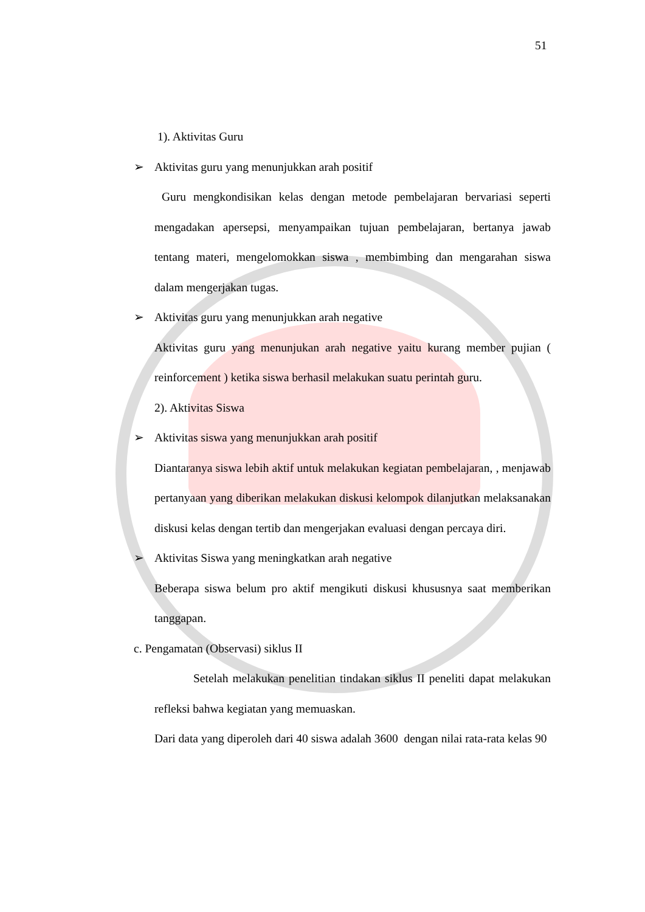51
1). Aktivitas Guru
➢ Aktivitas guru yang menunjukkan arah positif
Guru mengkondisikan kelas dengan metode pembelajaran bervariasi seperti mengadakan apersepsi, menyampaikan tujuan pembelajaran, bertanya jawab tentang materi, mengelomokkan siswa , membimbing dan mengarahan siswa dalam mengerjakan tugas.
➢ Aktivitas guru yang menunjukkan arah negative
Aktivitas guru yang menunjukan arah negative yaitu kurang member pujian ( reinforcement ) ketika siswa berhasil melakukan suatu perintah guru.
2). Aktivitas Siswa
➢ Aktivitas siswa yang menunjukkan arah positif
Diantaranya siswa lebih aktif untuk melakukan kegiatan pembelajaran, , menjawab pertanyaan yang diberikan melakukan diskusi kelompok dilanjutkan melaksanakan diskusi kelas dengan tertib dan mengerjakan evaluasi dengan percaya diri.
➢ Aktivitas Siswa yang meningkatkan arah negative
Beberapa siswa belum pro aktif mengikuti diskusi khususnya saat memberikan tanggapan.
c. Pengamatan (Observasi) siklus II
Setelah melakukan penelitian tindakan siklus II peneliti dapat melakukan refleksi bahwa kegiatan yang memuaskan.
Dari data yang diperoleh dari 40 siswa adalah 3600 dengan nilai rata-rata kelas 90